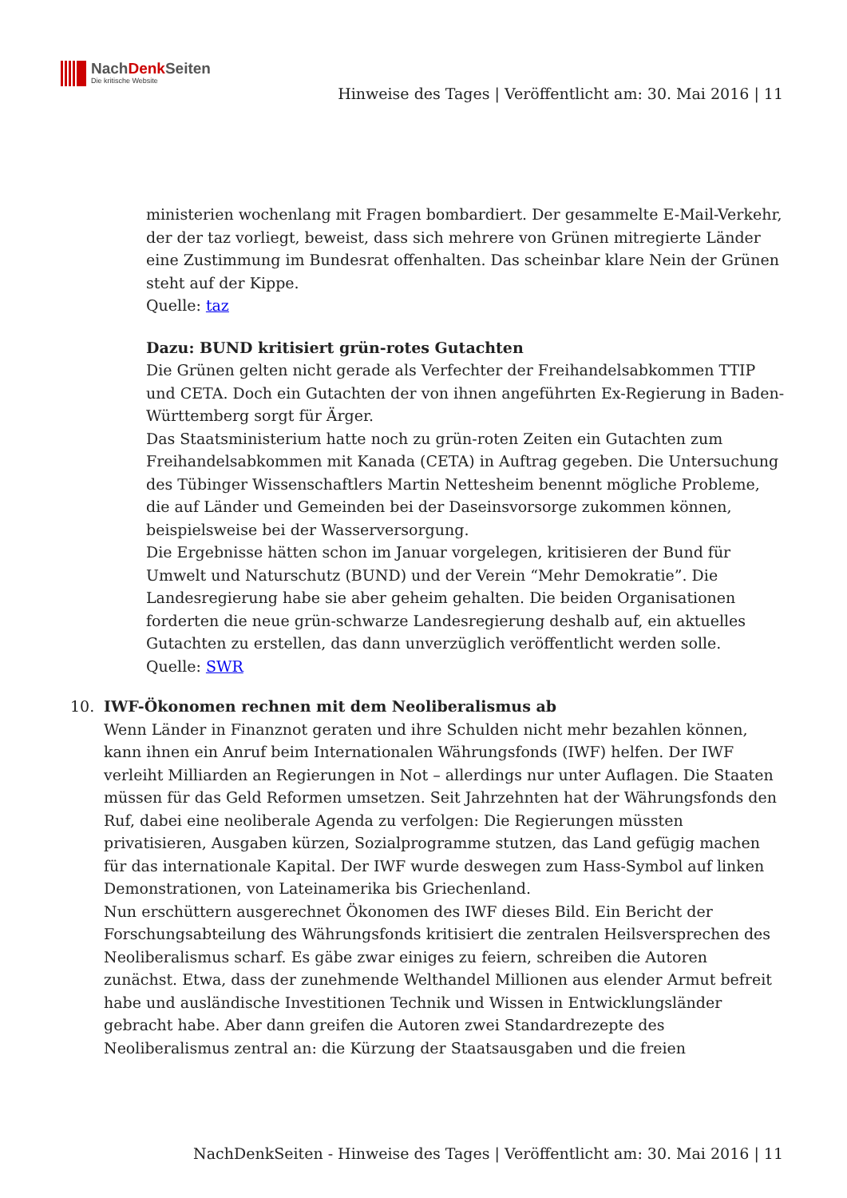NachDenk Seiten
Die kritische Website
Hinweise des Tages | Veröffentlicht am: 30. Mai 2016 | 11
ministerien wochenlang mit Fragen bombardiert. Der gesammelte E-Mail-Verkehr, der der taz vorliegt, beweist, dass sich mehrere von Grünen mitregierte Länder eine Zustimmung im Bundesrat offenhalten. Das scheinbar klare Nein der Grünen steht auf der Kippe.
Quelle: taz
Dazu: BUND kritisiert grün-rotes Gutachten
Die Grünen gelten nicht gerade als Verfechter der Freihandelsabkommen TTIP und CETA. Doch ein Gutachten der von ihnen angeführten Ex-Regierung in Baden-Württemberg sorgt für Ärger.
Das Staatsministerium hatte noch zu grün-roten Zeiten ein Gutachten zum Freihandelsabkommen mit Kanada (CETA) in Auftrag gegeben. Die Untersuchung des Tübinger Wissenschaftlers Martin Nettesheim benennt mögliche Probleme, die auf Länder und Gemeinden bei der Daseinsvorsorge zukommen können, beispielsweise bei der Wasserversorgung.
Die Ergebnisse hätten schon im Januar vorgelegen, kritisieren der Bund für Umwelt und Naturschutz (BUND) und der Verein “Mehr Demokratie”. Die Landesregierung habe sie aber geheim gehalten. Die beiden Organisationen forderten die neue grün-schwarze Landesregierung deshalb auf, ein aktuelles Gutachten zu erstellen, das dann unverzüglich veröffentlicht werden solle.
Quelle: SWR
10. IWF-Ökonomen rechnen mit dem Neoliberalismus ab
Wenn Länder in Finanznot geraten und ihre Schulden nicht mehr bezahlen können, kann ihnen ein Anruf beim Internationalen Währungsfonds (IWF) helfen. Der IWF verleiht Milliarden an Regierungen in Not – allerdings nur unter Auflagen. Die Staaten müssen für das Geld Reformen umsetzen. Seit Jahrzehnten hat der Währungsfonds den Ruf, dabei eine neoliberale Agenda zu verfolgen: Die Regierungen müssten privatisieren, Ausgaben kürzen, Sozialprogramme stutzen, das Land gefügig machen für das internationale Kapital. Der IWF wurde deswegen zum Hass-Symbol auf linken Demonstrationen, von Lateinamerika bis Griechenland.
Nun erschüttern ausgerechnet Ökonomen des IWF dieses Bild. Ein Bericht der Forschungsabteilung des Währungsfonds kritisiert die zentralen Heilsversprechen des Neoliberalismus scharf. Es gäbe zwar einiges zu feiern, schreiben die Autoren zunächst. Etwa, dass der zunehmende Welthandel Millionen aus elender Armut befreit habe und ausländische Investitionen Technik und Wissen in Entwicklungsländer gebracht habe. Aber dann greifen die Autoren zwei Standardrezepte des Neoliberalismus zentral an: die Kürzung der Staatsausgaben und die freien
NachDenkSeiten - Hinweise des Tages | Veröffentlicht am: 30. Mai 2016 | 11